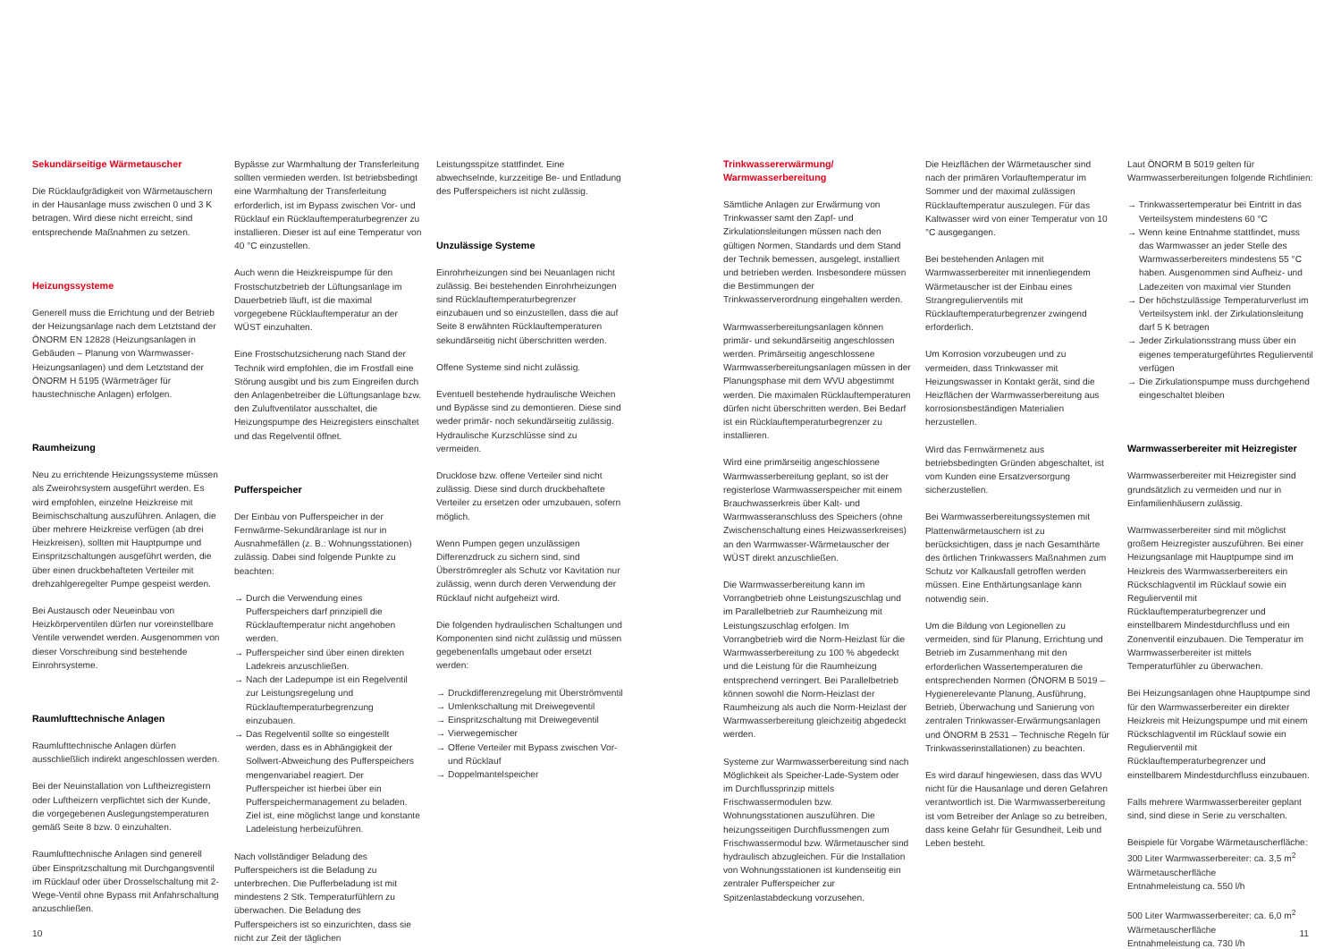Sekundärseitige Wärmetauscher
Die Rücklaufgrädigkeit von Wärmetauschern in der Hausanlage muss zwischen 0 und 3 K betragen. Wird diese nicht erreicht, sind entsprechende Maßnahmen zu setzen.
Heizungssysteme
Generell muss die Errichtung und der Betrieb der Heizungsanlage nach dem Letztstand der ÖNORM EN 12828 (Heizungsanlagen in Gebäuden – Planung von Warmwasser-Heizungsanlagen) und dem Letztstand der ÖNORM H 5195 (Wärmeträger für haustechnische Anlagen) erfolgen.
Raumheizung
Neu zu errichtende Heizungssysteme müssen als Zweirohrsystem ausgeführt werden. Es wird empfohlen, einzelne Heizkreise mit Beimischschaltung auszuführen. Anlagen, die über mehrere Heizkreise verfügen (ab drei Heizkreisen), sollten mit Hauptpumpe und Einspritzschaltungen ausgeführt werden, die über einen druckbehafteten Verteiler mit drehzahlgeregelter Pumpe gespeist werden.
Bei Austausch oder Neueinbau von Heizkörperventilen dürfen nur voreinstellbare Ventile verwendet werden. Ausgenommen von dieser Vorschreibung sind bestehende Einrohrsysteme.
Raumlufttechnische Anlagen
Raumlufttechnische Anlagen dürfen ausschließlich indirekt angeschlossen werden.
Bei der Neuinstallation von Luftheizregistern oder Luftheizern verpflichtet sich der Kunde, die vorgegebenen Auslegungstemperaturen gemäß Seite 8 bzw. 0 einzuhalten.
Raumlufttechnische Anlagen sind generell über Einspritzschaltung mit Durchgangsventil im Rücklauf oder über Drosselschaltung mit 2-Wege-Ventil ohne Bypass mit Anfahrschaltung anzuschließen.
Bypässe zur Warmhaltung der Transferleitung sollten vermieden werden. Ist betriebsbedingt eine Warmhaltung der Transferleitung erforderlich, ist im Bypass zwischen Vor- und Rücklauf ein Rücklauftemperaturbegrenzer zu installieren. Dieser ist auf eine Temperatur von 40 °C einzustellen.
Auch wenn die Heizkreispumpe für den Frostschutzbetrieb der Lüftungsanlage im Dauerbetrieb läuft, ist die maximal vorgegebene Rücklauftemperatur an der WÜST einzuhalten.
Eine Frostschutzsicherung nach Stand der Technik wird empfohlen, die im Frostfall eine Störung ausgibt und bis zum Eingreifen durch den Anlagenbetreiber die Lüftungsanlage bzw. den Zuluftventilator ausschaltet, die Heizungspumpe des Heizregisters einschaltet und das Regelventil öffnet.
Pufferspeicher
Der Einbau von Pufferspeicher in der Fernwärme-Sekundäranlage ist nur in Ausnahmefällen (z. B.: Wohnungsstationen) zulässig. Dabei sind folgende Punkte zu beachten:
→ Durch die Verwendung eines Pufferspeichers darf prinzipiell die Rücklauftemperatur nicht angehoben werden.
→ Pufferspeicher sind über einen direkten Ladekreis anzuschließen.
→ Nach der Ladepumpe ist ein Regelventil zur Leistungsregelung und Rücklauftemperaturbegrenzung einzubauen.
→ Das Regelventil sollte so eingestellt werden, dass es in Abhängigkeit der Sollwert-Abweichung des Pufferspeichers mengenvariabel reagiert. Der Pufferspeicher ist hierbei über ein Pufferspeichermanagement zu beladen. Ziel ist, eine möglichst lange und konstante Ladeleistung herbeizuführen.
Nach vollständiger Beladung des Pufferspeichers ist die Beladung zu unterbrechen. Die Pufferbeladung ist mit mindestens 2 Stk. Temperaturfühlern zu überwachen. Die Beladung des Pufferspeichers ist so einzurichten, dass sie nicht zur Zeit der täglichen
Leistungsspitze stattfindet. Eine abwechselnde, kurzzeitige Be- und Entladung des Pufferspeichers ist nicht zulässig.
Unzulässige Systeme
Einrohrheizungen sind bei Neuanlagen nicht zulässig. Bei bestehenden Einrohrheizungen sind Rücklauftemperaturbegrenzer einzubauen und so einzustellen, dass die auf Seite 8 erwähnten Rücklauftemperaturen sekundärseitig nicht überschritten werden.
Offene Systeme sind nicht zulässig.
Eventuell bestehende hydraulische Weichen und Bypässe sind zu demontieren. Diese sind weder primär- noch sekundärseitig zulässig. Hydraulische Kurzschlüsse sind zu vermeiden.
Drucklose bzw. offene Verteiler sind nicht zulässig. Diese sind durch druckbehaftete Verteiler zu ersetzen oder umzubauen, sofern möglich.
Wenn Pumpen gegen unzulässigen Differenzdruck zu sichern sind, sind Überströmregler als Schutz vor Kavitation nur zulässig, wenn durch deren Verwendung der Rücklauf nicht aufgeheizt wird.
Die folgenden hydraulischen Schaltungen und Komponenten sind nicht zulässig und müssen gegebenenfalls umgebaut oder ersetzt werden:
→ Druckdifferenzregelung mit Überströmventil
→ Umlenkschaltung mit Dreiwegeventil
→ Einspritzschaltung mit Dreiwegeventil
→ Vierwegemischer
→ Offene Verteiler mit Bypass zwischen Vor- und Rücklauf
→ Doppelmantelspeicher
Trinkwassererwärmung/
Warmwasserbereitung
Sämtliche Anlagen zur Erwärmung von Trinkwasser samt den Zapf- und Zirkulationsleitungen müssen nach den gültigen Normen, Standards und dem Stand der Technik bemessen, ausgelegt, installiert und betrieben werden. Insbesondere müssen die Bestimmungen der Trinkwasserverordnung eingehalten werden.
Warmwasserbereitungsanlagen können primär- und sekundärseitig angeschlossen werden. Primärseitig angeschlossene Warmwasserbereitungsanlagen müssen in der Planungsphase mit dem WVU abgestimmt werden. Die maximalen Rücklauftemperaturen dürfen nicht überschritten werden. Bei Bedarf ist ein Rücklauftemperaturbegrenzer zu installieren.
Wird eine primärseitig angeschlossene Warmwasserbereitung geplant, so ist der registerlose Warmwasserspeicher mit einem Brauchwasserkreis über Kalt- und Warmwasseranschluss des Speichers (ohne Zwischenschaltung eines Heizwasserkreises) an den Warmwasser-Wärmetauscher der WÜST direkt anzuschließen.
Die Warmwasserbereitung kann im Vorrangbetrieb ohne Leistungszuschlag und im Parallelbetrieb zur Raumheizung mit Leistungszuschlag erfolgen. Im Vorrangbetrieb wird die Norm-Heizlast für die Warmwasserbereitung zu 100 % abgedeckt und die Leistung für die Raumheizung entsprechend verringert. Bei Parallelbetrieb können sowohl die Norm-Heizlast der Raumheizung als auch die Norm-Heizlast der Warmwasserbereitung gleichzeitig abgedeckt werden.
Systeme zur Warmwasserbereitung sind nach Möglichkeit als Speicher-Lade-System oder im Durchflussprinzip mittels Frischwassermodulen bzw. Wohnungsstationen auszuführen. Die heizungsseitigen Durchflussmengen zum Frischwassermodul bzw. Wärmetauscher sind hydraulisch abzugleichen. Für die Installation von Wohnungsstationen ist kundenseitig ein zentraler Pufferspeicher zur Spitzenlastabdeckung vorzusehen.
Die Heizflächen der Wärmetauscher sind nach der primären Vorlauftemperatur im Sommer und der maximal zulässigen Rücklauftemperatur auszulegen. Für das Kaltwasser wird von einer Temperatur von 10 °C ausgegangen.
Bei bestehenden Anlagen mit Warmwasserbereiter mit innenliegendem Wärmetauscher ist der Einbau eines Strangregulierventils mit Rücklauftemperaturbegrenzer zwingend erforderlich.
Um Korrosion vorzubeugen und zu vermeiden, dass Trinkwasser mit Heizungswasser in Kontakt gerät, sind die Heizflächen der Warmwasserbereitung aus korrosionsbeständigen Materialien herzustellen.
Wird das Fernwärmenetz aus betriebsbedingten Gründen abgeschaltet, ist vom Kunden eine Ersatzversorgung sicherzustellen.
Bei Warmwasserbereitungssystemen mit Plattenwärmetauschern ist zu berücksichtigen, dass je nach Gesamthärte des örtlichen Trinkwassers Maßnahmen zum Schutz vor Kalkausfall getroffen werden müssen. Eine Enthärtungsanlage kann notwendig sein.
Um die Bildung von Legionellen zu vermeiden, sind für Planung, Errichtung und Betrieb im Zusammenhang mit den erforderlichen Wassertemperaturen die entsprechenden Normen (ÖNORM B 5019 – Hygienerelevante Planung, Ausführung, Betrieb, Überwachung und Sanierung von zentralen Trinkwasser-Erwärmungsanlagen und ÖNORM B 2531 – Technische Regeln für Trinkwasserinstallationen) zu beachten.
Es wird darauf hingewiesen, dass das WVU nicht für die Hausanlage und deren Gefahren verantwortlich ist. Die Warmwasserbereitung ist vom Betreiber der Anlage so zu betreiben, dass keine Gefahr für Gesundheit, Leib und Leben besteht.
Laut ÖNORM B 5019 gelten für Warmwasserbereitungen folgende Richtlinien:
→ Trinkwassertemperatur bei Eintritt in das Verteilsystem mindestens 60 °C
→ Wenn keine Entnahme stattfindet, muss das Warmwasser an jeder Stelle des Warmwasserbereiters mindestens 55 °C haben. Ausgenommen sind Aufheiz- und Ladezeiten von maximal vier Stunden
→ Der höchstzulässige Temperaturverlust im Verteilsystem inkl. der Zirkulationsleitung darf 5 K betragen
→ Jeder Zirkulationsstrang muss über ein eigenes temperaturgeführtes Regulierventil verfügen
→ Die Zirkulationspumpe muss durchgehend eingeschaltet bleiben
Warmwasserbereiter mit Heizregister
Warmwasserbereiter mit Heizregister sind grundsätzlich zu vermeiden und nur in Einfamilienhäusern zulässig.
Warmwasserbereiter sind mit möglichst großem Heizregister auszuführen. Bei einer Heizungsanlage mit Hauptpumpe sind im Heizkreis des Warmwasserbereiters ein Rückschlagventil im Rücklauf sowie ein Regulierventil mit Rücklauftemperaturbegrenzer und einstellbarem Mindestdurchfluss und ein Zonenventil einzubauen. Die Temperatur im Warmwasserbereiter ist mittels Temperaturfühler zu überwachen.
Bei Heizungsanlagen ohne Hauptpumpe sind für den Warmwasserbereiter ein direkter Heizkreis mit Heizungspumpe und mit einem Rückschlagventil im Rücklauf sowie ein Regulierventil mit Rücklauftemperaturbegrenzer und einstellbarem Mindestdurchfluss einzubauen.
Falls mehrere Warmwasserbereiter geplant sind, sind diese in Serie zu verschalten.
Beispiele für Vorgabe Wärmetauscherfläche:
300 Liter Warmwasserbereiter: ca. 3,5 m<sup>2</sup>
Wärmetauscherfläche
Entnahmeleistung ca. 550 l/h
500 Liter Warmwasserbereiter: ca. 6,0 m<sup>2</sup>
Wärmetauscherfläche
Entnahmeleistung ca. 730 l/h
10 11